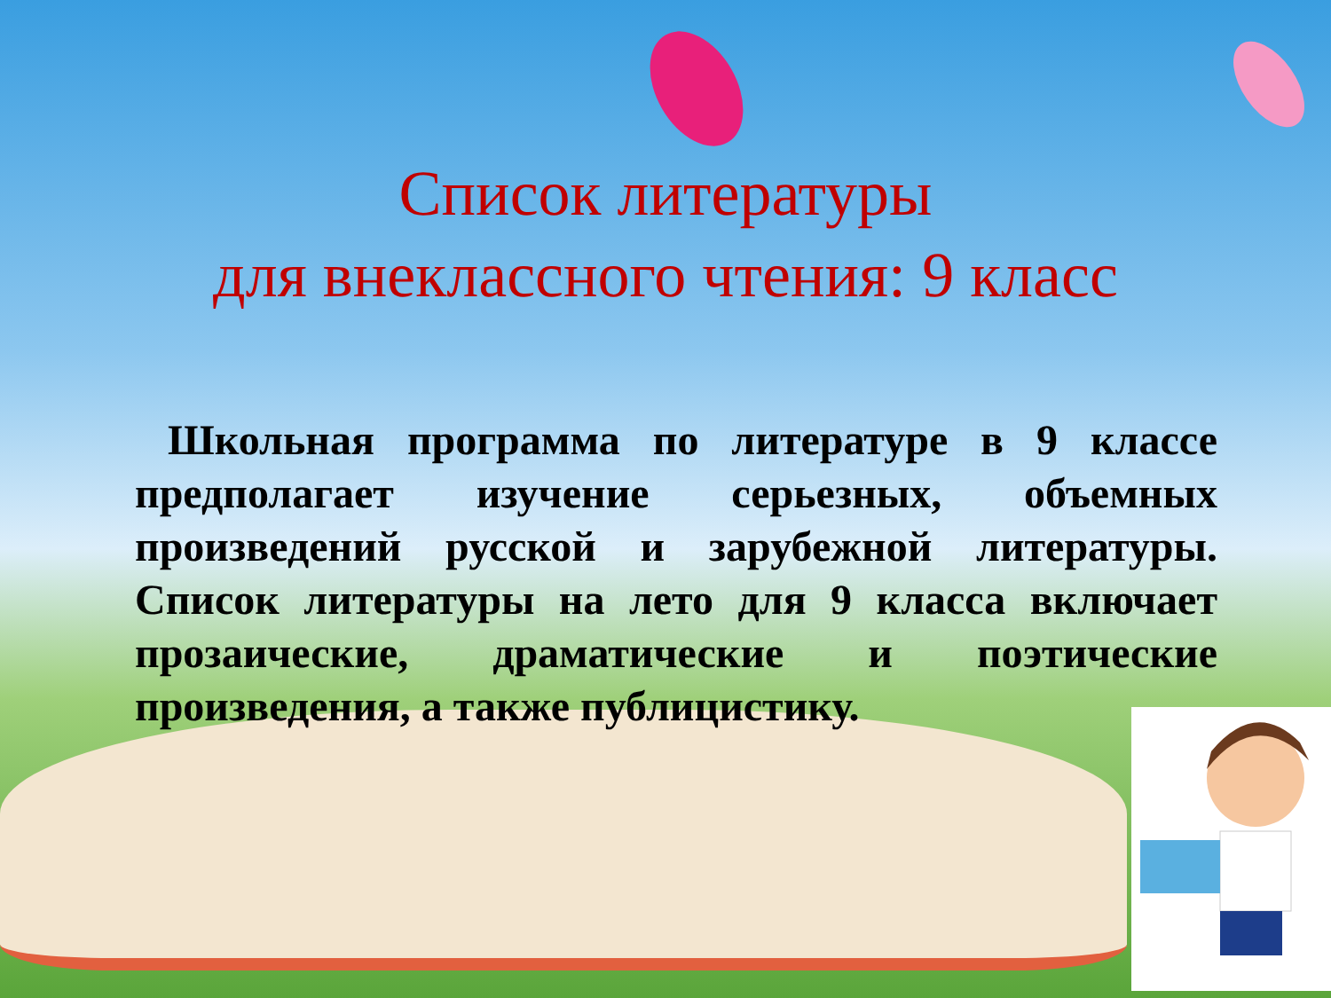Список литературы
для внеклассного чтения: 9 класс
Школьная программа по литературе в 9 классе предполагает изучение серьезных, объемных произведений русской и зарубежной литературы. Список литературы на лето для 9 класса включает прозаические, драматические и поэтические произведения, а также публицистику.